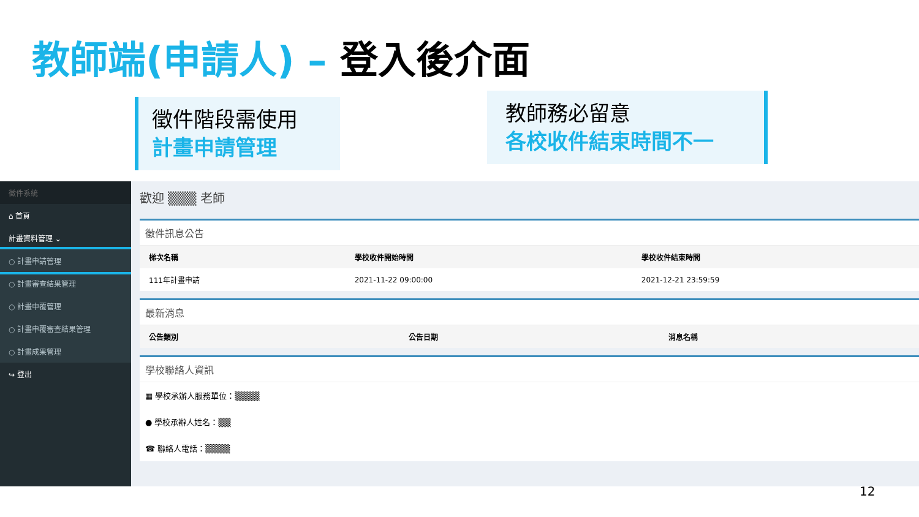教師端(申請人) – 登入後介面
徵件階段需使用
計畫申請管理
教師務必留意
各校收件結束時間不一
徵件系統
⌂ 首頁
計畫資料管理 ⌄
○ 計畫申請管理
○ 計畫審查結果管理
○ 計畫申覆管理
○ 計畫申覆審查結果管理
○ 計畫成果管理
↪ 登出
歡迎 ▒▒▒ 老師
徵件訊息公告
| 梯次名稱 | 學校收件開始時間 | 學校收件結束時間 |
| --- | --- | --- |
| 111年計畫申請 | 2021-11-22 09:00:00 | 2021-12-21 23:59:59 |
最新消息
| 公告類別 | 公告日期 | 消息名稱 |
| --- | --- | --- |
學校聯絡人資訊
▦ 學校承辦人服務單位：▒▒▒▒
● 學校承辦人姓名：▒▒
☎ 聯絡人電話：▒▒▒▒
12